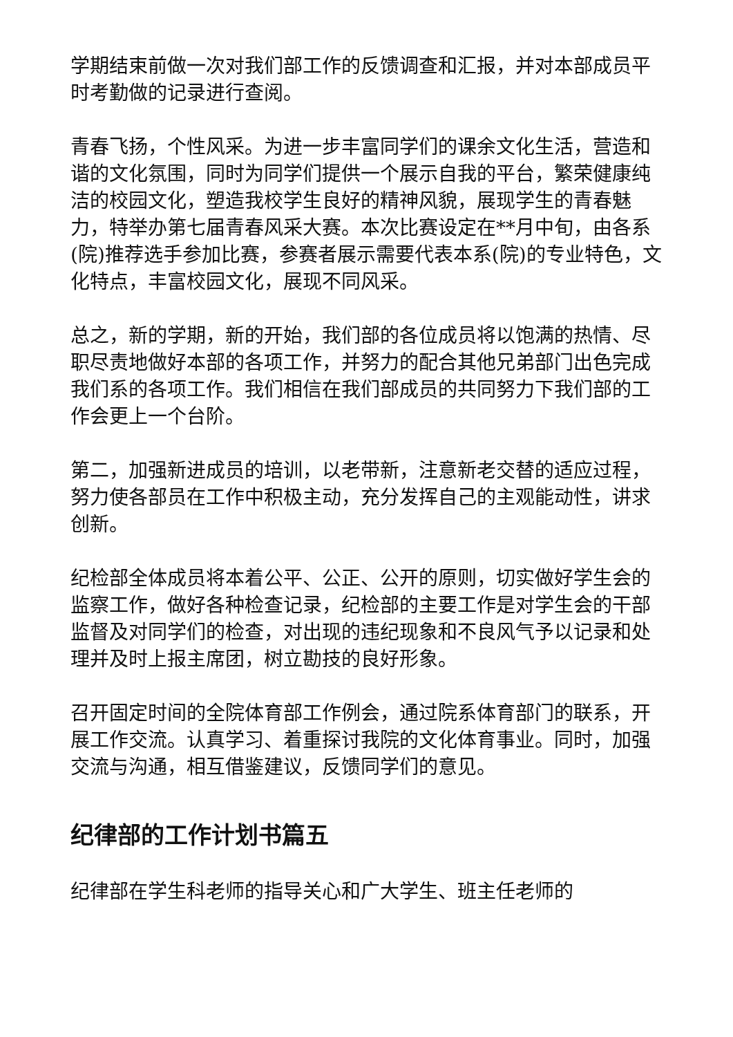学期结束前做一次对我们部工作的反馈调查和汇报，并对本部成员平时考勤做的记录进行查阅。
青春飞扬，个性风采。为进一步丰富同学们的课余文化生活，营造和谐的文化氛围，同时为同学们提供一个展示自我的平台，繁荣健康纯洁的校园文化，塑造我校学生良好的精神风貌，展现学生的青春魅力，特举办第七届青春风采大赛。本次比赛设定在**月中旬，由各系(院)推荐选手参加比赛，参赛者展示需要代表本系(院)的专业特色，文化特点，丰富校园文化，展现不同风采。
总之，新的学期，新的开始，我们部的各位成员将以饱满的热情、尽职尽责地做好本部的各项工作，并努力的配合其他兄弟部门出色完成我们系的各项工作。我们相信在我们部成员的共同努力下我们部的工作会更上一个台阶。
第二，加强新进成员的培训，以老带新，注意新老交替的适应过程，努力使各部员在工作中积极主动，充分发挥自己的主观能动性，讲求创新。
纪检部全体成员将本着公平、公正、公开的原则，切实做好学生会的监察工作，做好各种检查记录，纪检部的主要工作是对学生会的干部监督及对同学们的检查，对出现的违纪现象和不良风气予以记录和处理并及时上报主席团，树立勘技的良好形象。
召开固定时间的全院体育部工作例会，通过院系体育部门的联系，开展工作交流。认真学习、着重探讨我院的文化体育事业。同时，加强交流与沟通，相互借鉴建议，反馈同学们的意见。
纪律部的工作计划书篇五
纪律部在学生科老师的指导关心和广大学生、班主任老师的